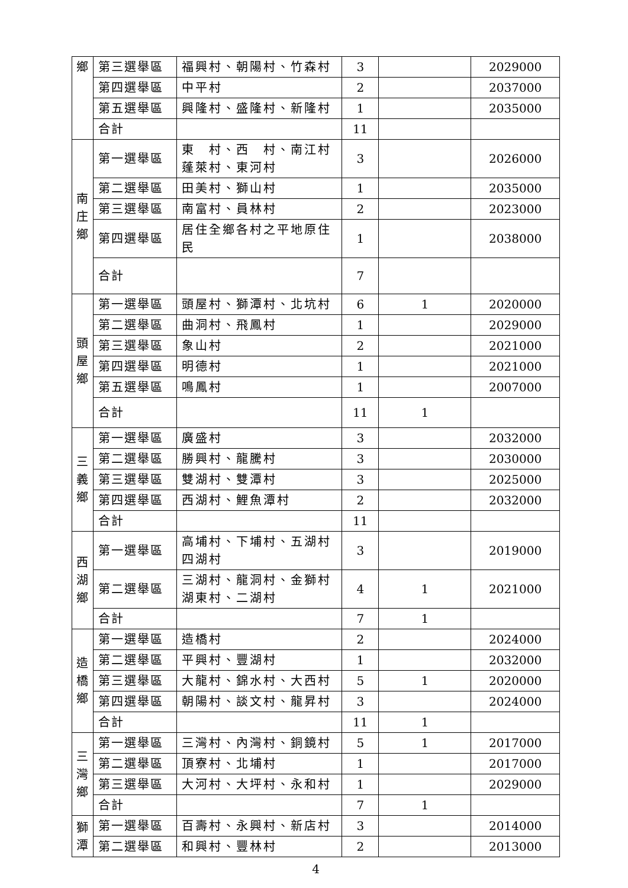| 鄉 | 第三選舉區 | 福興村、朝陽村、竹森村 | 3 | | 2029000 |
| | 第四選舉區 | 中平村 | 2 | | 2037000 |
| | 第五選舉區 | 興隆村、盛隆村、新隆村 | 1 | | 2035000 |
| | 合計 | | 11 | | |
| 南 庄 鄉 | 第一選舉區 | 東 村、西 村、南江村 蓬萊村、東河村 | 3 | | 2026000 |
| | 第二選舉區 | 田美村、獅山村 | 1 | | 2035000 |
| | 第三選舉區 | 南富村、員林村 | 2 | | 2023000 |
| | 第四選舉區 | 居住全鄉各村之平地原住民 | 1 | | 2038000 |
| | 合計 | | 7 | | |
| 頭 屋 鄉 | 第一選舉區 | 頭屋村、獅潭村、北坑村 | 6 | 1 | 2020000 |
| | 第二選舉區 | 曲洞村、飛鳳村 | 1 | | 2029000 |
| | 第三選舉區 | 象山村 | 2 | | 2021000 |
| | 第四選舉區 | 明德村 | 1 | | 2021000 |
| | 第五選舉區 | 鳴鳳村 | 1 | | 2007000 |
| | 合計 | | 11 | 1 | |
| 三 義 鄉 | 第一選舉區 | 廣盛村 | 3 | | 2032000 |
| | 第二選舉區 | 勝興村、龍騰村 | 3 | | 2030000 |
| | 第三選舉區 | 雙湖村、雙潭村 | 3 | | 2025000 |
| | 第四選舉區 | 西湖村、鯉魚潭村 | 2 | | 2032000 |
| | 合計 | | 11 | | |
| 西 湖 鄉 | 第一選舉區 | 高埔村、下埔村、五湖村 四湖村 | 3 | | 2019000 |
| | 第二選舉區 | 三湖村、龍洞村、金獅村 湖東村、二湖村 | 4 | 1 | 2021000 |
| | 合計 | | 7 | 1 | |
| 造 橋 鄉 | 第一選舉區 | 造橋村 | 2 | | 2024000 |
| | 第二選舉區 | 平興村、豐湖村 | 1 | | 2032000 |
| | 第三選舉區 | 大龍村、錦水村、大西村 | 5 | 1 | 2020000 |
| | 第四選舉區 | 朝陽村、談文村、龍昇村 | 3 | | 2024000 |
| | 合計 | | 11 | 1 | |
| 三 灣 鄉 | 第一選舉區 | 三灣村、內灣村、銅鏡村 | 5 | 1 | 2017000 |
| | 第二選舉區 | 頂寮村、北埔村 | 1 | | 2017000 |
| | 第三選舉區 | 大河村、大坪村、永和村 | 1 | | 2029000 |
| | 合計 | | 7 | 1 | |
| 獅 潭 | 第一選舉區 | 百壽村、永興村、新店村 | 3 | | 2014000 |
| | 第二選舉區 | 和興村、豐林村 | 2 | | 2013000 |
4